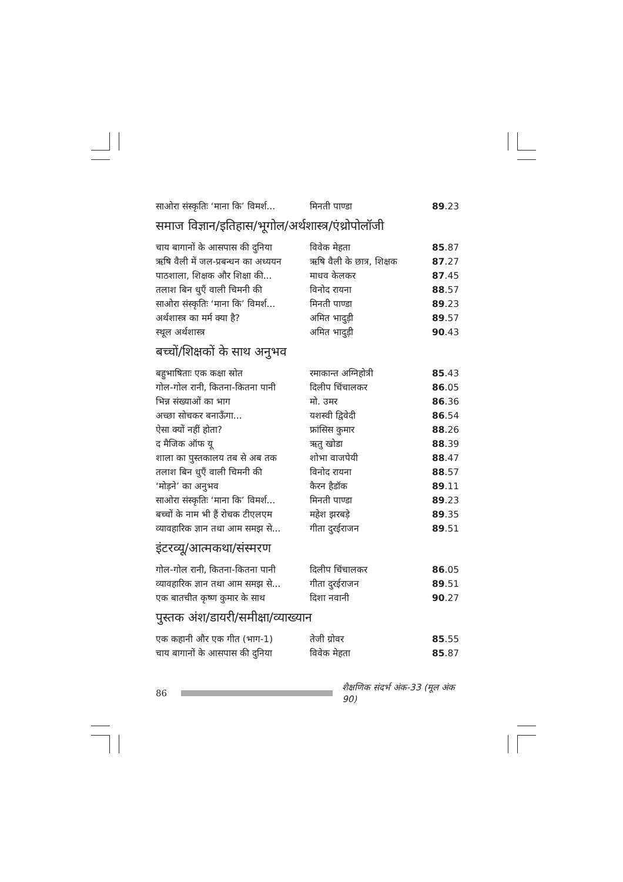| साओरा संस्कृतिः ‘माना कि’ विमर्श... | मिनती पाण्डा | 89 .23 |
समाज विज्ञान/इतिहास/भूगोल/अर्थशास्त्र/एंथ्रोपोलॉजी
| चाय बागानों के आसपास की दुनिया | विवेक मेहता | 85 .87 |
| ऋषि वैली में जल-प्रबन्धन का अध्ययन | ऋषि वैली के छात्र, शिक्षक | 87 .27 |
| पाठशाला, शिक्षक और शिक्षा की... | माधव केलकर | 87 .45 |
| तलाश बिन धुएँ वाली चिमनी की | विनोद रायना | 88 .57 |
| साओरा संस्कृतिः ‘माना कि’ विमर्श... | मिनती पाण्डा | 89 .23 |
| अर्थशास्त्र का मर्म क्या है? | अमित भादुड़ी | 89 .57 |
| स्थूल अर्थशास्त्र | अमित भादुड़ी | 90 .43 |
बच्चों/शिक्षकों के साथ अनुभव
| बहुभाषिताः एक कक्षा स्रोत | रमाकान्त अग्निहोत्री | 85 .43 |
| गोल-गोल रानी, कितना-कितना पानी | दिलीप चिंचालकर | 86 .05 |
| भिन्न संख्याओं का भाग | मो. उमर | 86 .36 |
| अच्छा सोचकर बनाऊँगा... | यशस्वी द्विवेदी | 86 .54 |
| ऐसा क्यों नहीं होता? | फ्रांसिस कुमार | 88 .26 |
| द मैजिक ऑफ यू | ऋतु खोडा | 88 .39 |
| शाला का पुस्तकालय तब से अब तक | शोभा वाजपेयी | 88 .47 |
| तलाश बिन धुएँ वाली चिमनी की | विनोद रायना | 88 .57 |
| ‘मोड़ने’ का अनुभव | कैरन हैडॉक | 89 .11 |
| साओरा संस्कृतिः ‘माना कि’ विमर्श... | मिनती पाण्डा | 89 .23 |
| बच्चों के नाम भी हैं रोचक टीएलएम | महेश झरबड़े | 89 .35 |
| व्यावहारिक ज्ञान तथा आम समझ से... | गीता दुरईराजन | 89 .51 |
इंटरव्यू/आत्मकथा/संस्मरण
| गोल-गोल रानी, कितना-कितना पानी | दिलीप चिंचालकर | 86 .05 |
| व्यावहारिक ज्ञान तथा आम समझ से... | गीता दुरईराजन | 89 .51 |
| एक बातचीत कृष्ण कुमार के साथ | दिशा नवानी | 90 .27 |
पुस्तक अंश/डायरी/समीक्षा/व्याख्यान
| एक कहानी और एक गीत (भाग-1) | तेजी ग्रोवर | 85 .55 |
| चाय बागानों के आसपास की दुनिया | विवेक मेहता | 85 .87 |
86
शैक्षणिक संदर्भ अंक-33 (मूल अंक 90)